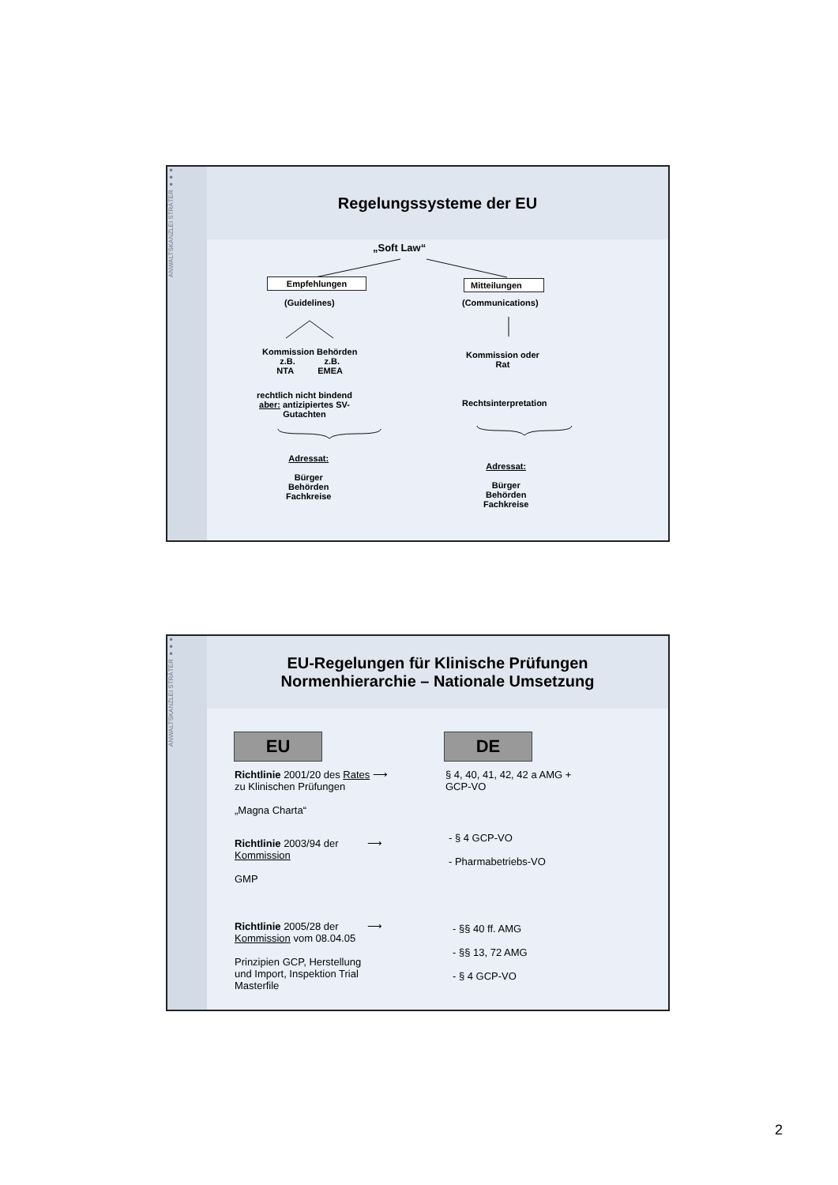ANWALTSKANZLEI STRÄTER ●●●
Regelungssysteme der EU
„Soft Law“
Empfehlungen
(Guidelines)
Mitteilungen
(Communications)
Kommission Behörden
z.B. z.B.
NTA EMEA
Kommission oder
Rat
rechtlich nicht bindend
aber: antizipiertes SV-
Gutachten
Rechtsinterpretation
Adressat:
Bürger
Behörden
Fachkreise
Adressat:
Bürger
Behörden
Fachkreise
ANWALTSKANZLEI STRÄTER ●●●
EU-Regelungen für Klinische Prüfungen
Normenhierarchie – Nationale Umsetzung
EU DE
Richtlinie 2001/20 des Rates ⟶
zu Klinischen Prüfungen
„Magna Charta“
§ 4, 40, 41, 42, 42 a AMG +
GCP-VO
Richtlinie 2003/94 der ⟶
Kommission
GMP
- § 4 GCP-VO
- Pharmabetriebs-VO
Richtlinie 2005/28 der ⟶
Kommission vom 08.04.05
Prinzipien GCP, Herstellung
und Import, Inspektion Trial
Masterfile
- §§ 40 ff. AMG
- §§ 13, 72 AMG
- § 4 GCP-VO
2